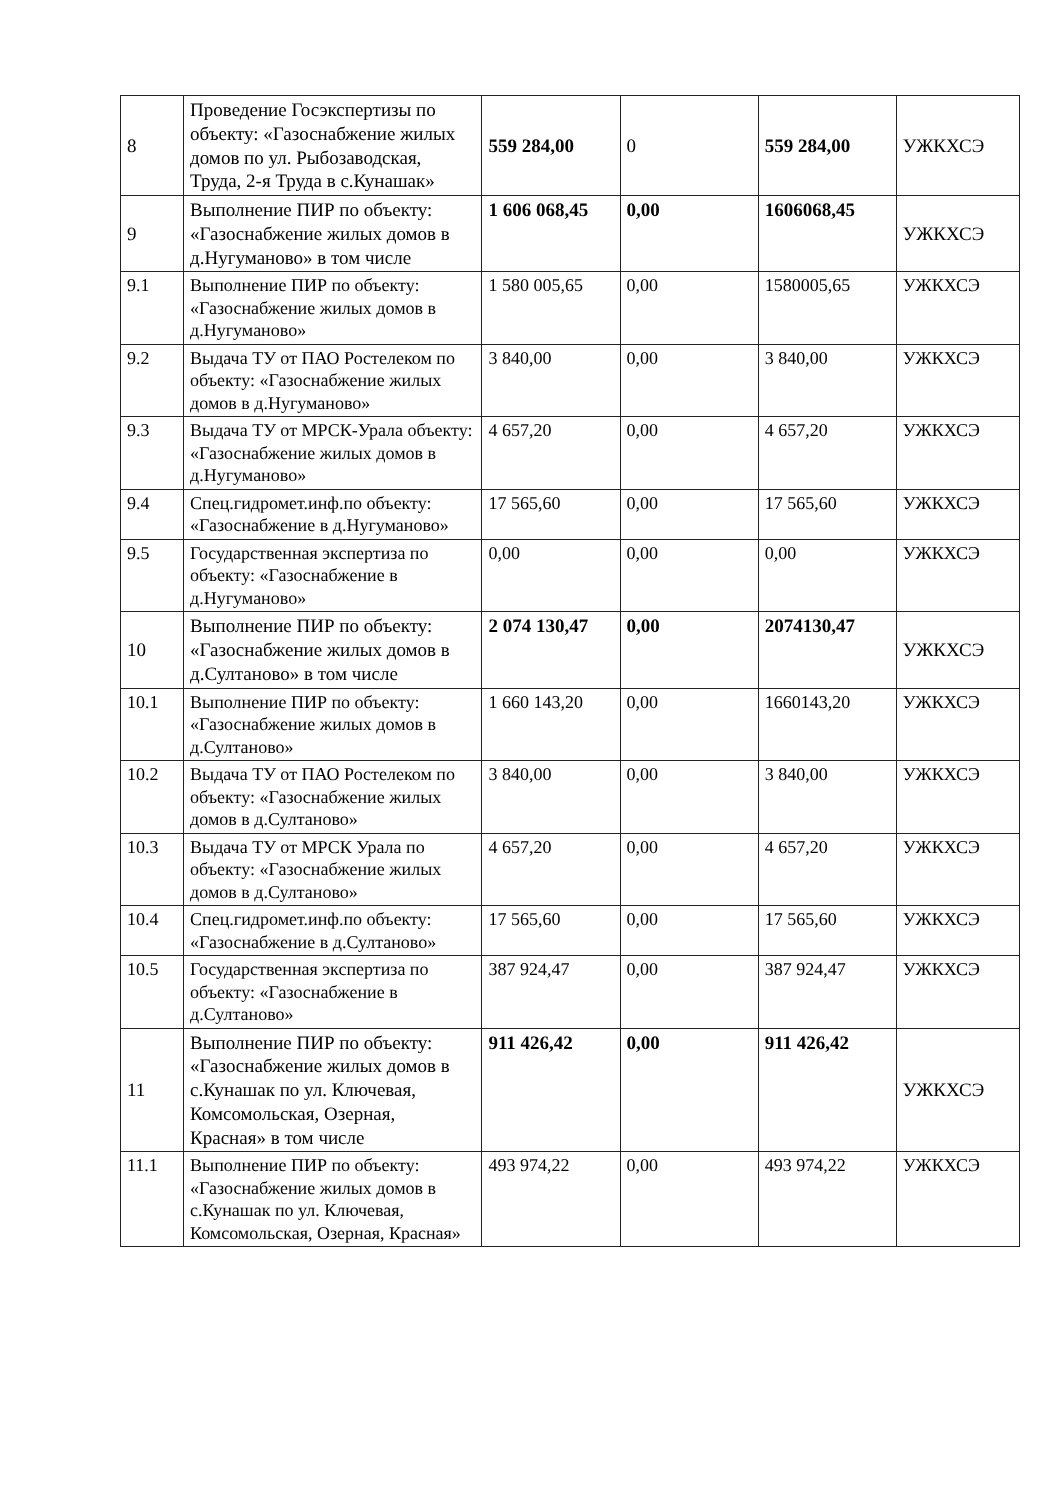| 8 | Проведение Госэкспертизы по объекту: «Газоснабжение жилых домов по ул. Рыбозаводская, Труда, 2-я Труда в с.Кунашак» | 559 284,00 | 0 | 559 284,00 | УЖКХСЭ |
| 9 | Выполнение ПИР по объекту: «Газоснабжение жилых домов в д.Нугуманово» в том числе | 1 606 068,45 | 0,00 | 1606068,45 | УЖКХСЭ |
| 9.1 | Выполнение ПИР по объекту: «Газоснабжение жилых домов в д.Нугуманово» | 1 580 005,65 | 0,00 | 1580005,65 | УЖКХСЭ |
| 9.2 | Выдача ТУ от ПАО Ростелеком по объекту: «Газоснабжение жилых домов в д.Нугуманово» | 3 840,00 | 0,00 | 3 840,00 | УЖКХСЭ |
| 9.3 | Выдача ТУ от МРСК-Урала объекту: «Газоснабжение жилых домов в д.Нугуманово» | 4 657,20 | 0,00 | 4 657,20 | УЖКХСЭ |
| 9.4 | Спец.гидромет.инф.по объекту: «Газоснабжение в д.Нугуманово» | 17 565,60 | 0,00 | 17 565,60 | УЖКХСЭ |
| 9.5 | Государственная экспертиза по объекту: «Газоснабжение в д.Нугуманово» | 0,00 | 0,00 | 0,00 | УЖКХСЭ |
| 10 | Выполнение ПИР по объекту: «Газоснабжение жилых домов в д.Султаново» в том числе | 2 074 130,47 | 0,00 | 2074130,47 | УЖКХСЭ |
| 10.1 | Выполнение ПИР по объекту: «Газоснабжение жилых домов в д.Султаново» | 1 660 143,20 | 0,00 | 1660143,20 | УЖКХСЭ |
| 10.2 | Выдача ТУ от ПАО Ростелеком по объекту: «Газоснабжение жилых домов в д.Султаново» | 3 840,00 | 0,00 | 3 840,00 | УЖКХСЭ |
| 10.3 | Выдача ТУ от МРСК Урала по объекту: «Газоснабжение жилых домов в д.Султаново» | 4 657,20 | 0,00 | 4 657,20 | УЖКХСЭ |
| 10.4 | Спец.гидромет.инф.по объекту: «Газоснабжение в д.Султаново» | 17 565,60 | 0,00 | 17 565,60 | УЖКХСЭ |
| 10.5 | Государственная экспертиза по объекту: «Газоснабжение в д.Султаново» | 387 924,47 | 0,00 | 387 924,47 | УЖКХСЭ |
| 11 | Выполнение ПИР по объекту: «Газоснабжение жилых домов в с.Кунашак по ул. Ключевая, Комсомольская, Озерная, Красная» в том числе | 911 426,42 | 0,00 | 911 426,42 | УЖКХСЭ |
| 11.1 | Выполнение ПИР по объекту: «Газоснабжение жилых домов в с.Кунашак по ул. Ключевая, Комсомольская, Озерная, Красная» | 493 974,22 | 0,00 | 493 974,22 | УЖКХСЭ |